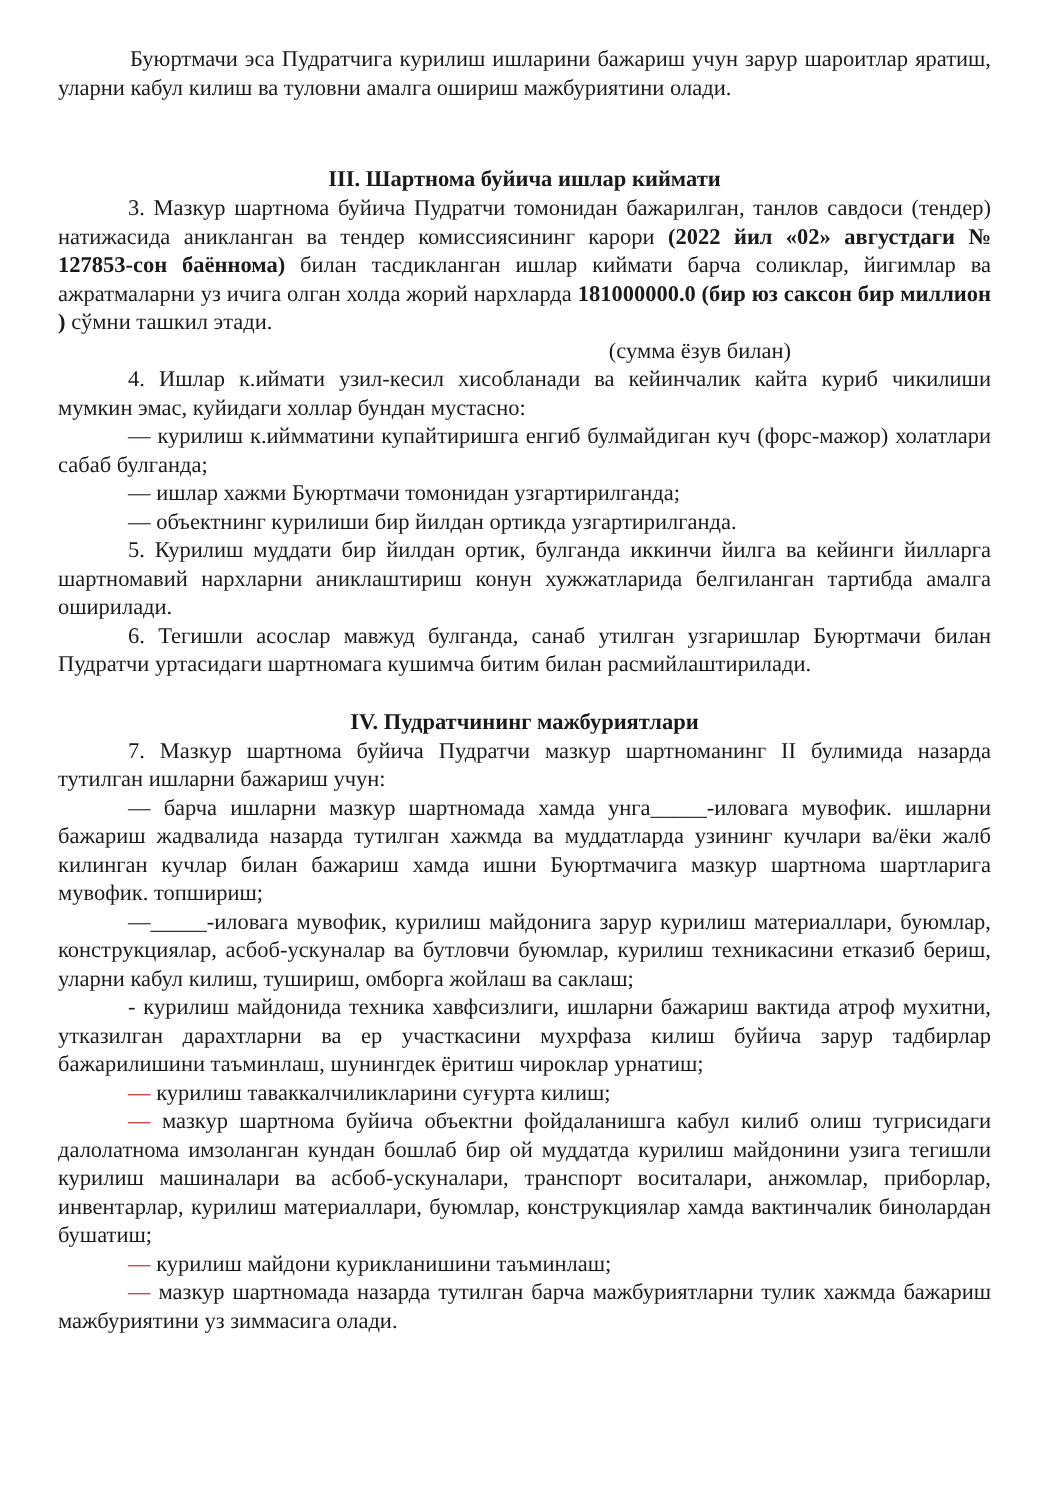Буюртмачи эса Пудратчига курилиш ишларини бажариш учун зарур шароитлар яратиш, уларни кабул килиш ва туловни амалга ошириш мажбуриятини олади.
III. Шартнома буйича ишлар киймати
3. Мазкур шартнома буйича Пудратчи томонидан бажарилган, танлов савдоси (тендер) натижасида аникланган ва тендер комиссиясининг карори (2022 йил «02» августдаги № 127853-сон баённома) билан тасдикланган ишлар киймати барча соликлар, йигимлар ва ажратмаларни уз ичига олган холда жорий нархларда 181000000.0 (бир юз саксон бир миллион ) сўмни ташкил этади.
(сумма ёзув билан)
4. Ишлар к.иймати узил-кесил хисобланади ва кейинчалик кайта куриб чикилиши мумкин эмас, куйидаги холлар бундан мустасно:
— курилиш к.иймматини купайтиришга енгиб булмайдиган куч (форс-мажор) холатлари сабаб булганда;
— ишлар хажми Буюртмачи томонидан узгартирилганда;
— объектнинг курилиши бир йилдан ортикда узгартирилганда.
5. Курилиш муддати бир йилдан ортик, булганда иккинчи йилга ва кейинги йилларга шартномавий нархларни аниклаштириш конун хужжатларида белгиланган тартибда амалга оширилади.
6. Тегишли асослар мавжуд булганда, санаб утилган узгаришлар Буюртмачи билан Пудратчи уртасидаги шартномага кушимча битим билан расмийлаштирилади.
IV. Пудратчининг мажбуриятлари
7. Мазкур шартнома буйича Пудратчи мазкур шартноманинг II булимида назарда тутилган ишларни бажариш учун:
— барча ишларни мазкур шартномада хамда унга_____-иловага мувофик. ишларни бажариш жадвалида назарда тутилган хажмда ва муддатларда узининг кучлари ва/ёки жалб килинган кучлар билан бажариш хамда ишни Буюртмачига мазкур шартнома шартларига мувофик. топшириш;
—_____-иловага мувофик, курилиш майдонига зарур курилиш материаллари, буюмлар, конструкциялар, асбоб-ускуналар ва бутловчи буюмлар, курилиш техникасини етказиб бериш, уларни кабул килиш, тушириш, омборга жойлаш ва саклаш;
- курилиш майдонида техника хавфсизлиги, ишларни бажариш вактида атроф мухитни, утказилган дарахтларни ва ер участкасини мухрфаза килиш буйича зарур тадбирлар бажарилишини таъминлаш, шунингдек ёритиш чироклар урнатиш;
— курилиш таваккалчиликларини суғурта килиш;
— мазкур шартнома буйича объектни фойдаланишга кабул килиб олиш тугрисидаги далолатнома имзоланган кундан бошлаб бир ой муддатда курилиш майдонини узига тегишли курилиш машиналари ва асбоб-ускуналари, транспорт воситалари, анжомлар, приборлар, инвентарлар, курилиш материаллари, буюмлар, конструкциялар хамда вактинчалик бинолардан бушатиш;
— курилиш майдони курикланишини таъминлаш;
— мазкур шартномада назарда тутилган барча мажбуриятларни тулик хажмда бажариш мажбуриятини уз зиммасига олади.